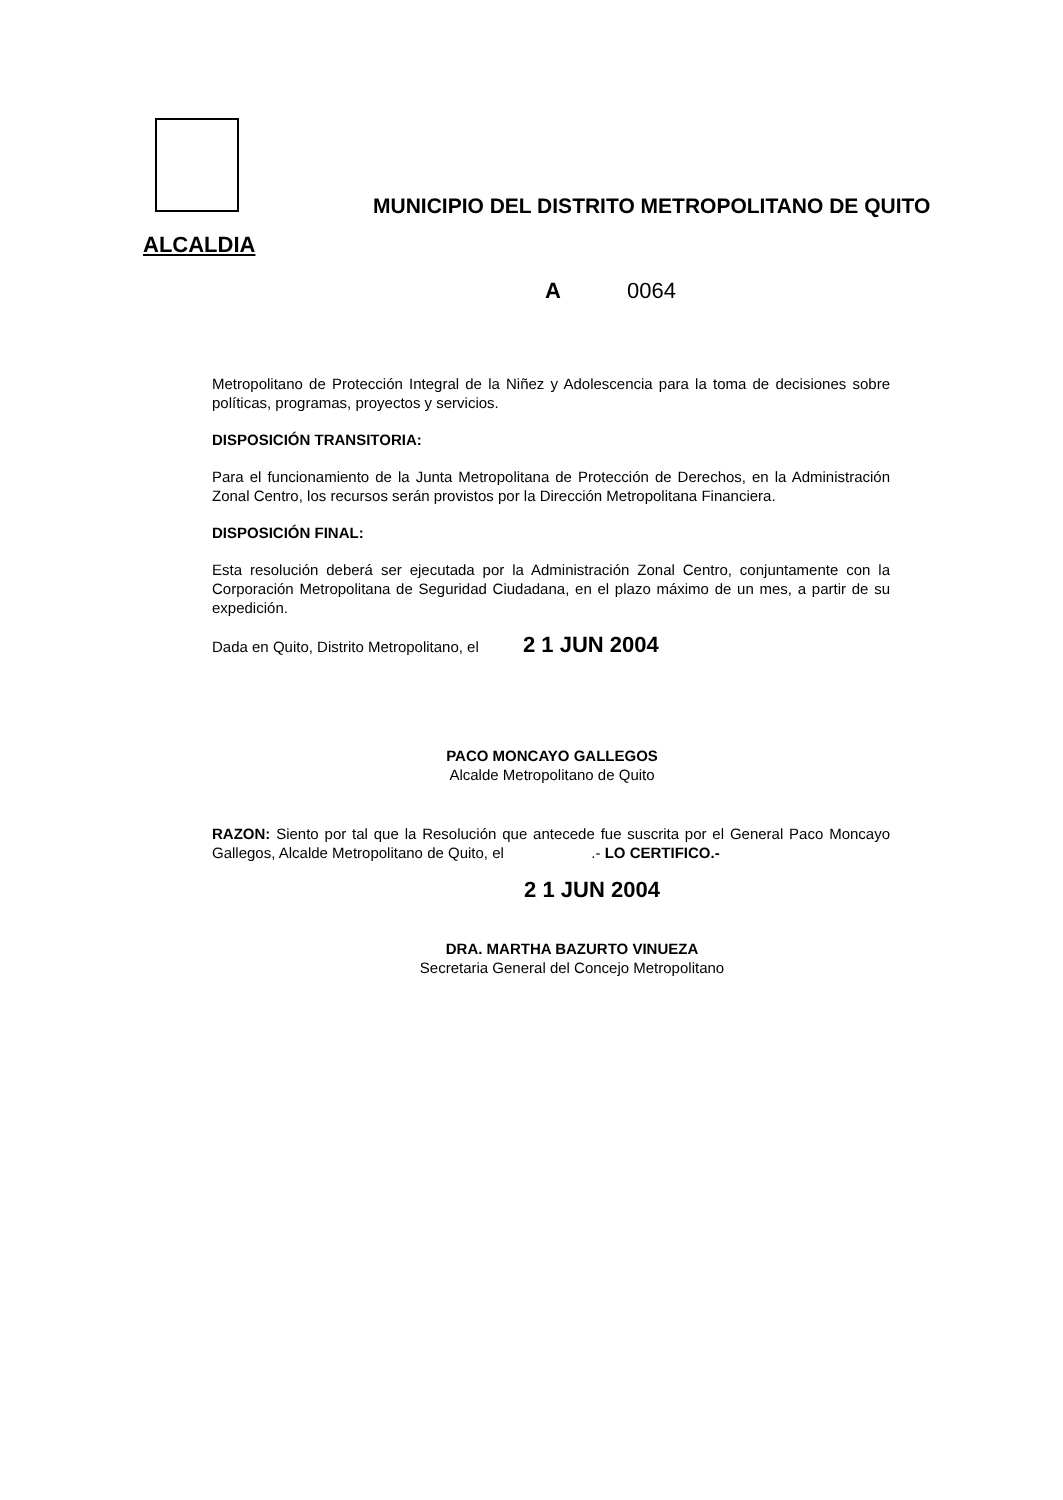ALCALDIA
MUNICIPIO DEL DISTRITO METROPOLITANO DE QUITO
A 0064
Metropolitano de Protección Integral de la Niñez y Adolescencia para la toma de decisiones sobre políticas, programas, proyectos y servicios.
DISPOSICIÓN TRANSITORIA:
Para el funcionamiento de la Junta Metropolitana de Protección de Derechos, en la Administración Zonal Centro, los recursos serán provistos por la Dirección Metropolitana Financiera.
DISPOSICIÓN FINAL:
Esta resolución deberá ser ejecutada por la Administración Zonal Centro, conjuntamente con la Corporación Metropolitana de Seguridad Ciudadana, en el plazo máximo de un mes, a partir de su expedición.
Dada en Quito, Distrito Metropolitano, el 2 1 JUN 2004
PACO MONCAYO GALLEGOS
Alcalde Metropolitano de Quito
RAZON: Siento por tal que la Resolución que antecede fue suscrita por el General Paco Moncayo Gallegos, Alcalde Metropolitano de Quito, el .- LO CERTIFICO.-
2 1 JUN 2004
DRA. MARTHA BAZURTO VINUEZA
Secretaria General del Concejo Metropolitano